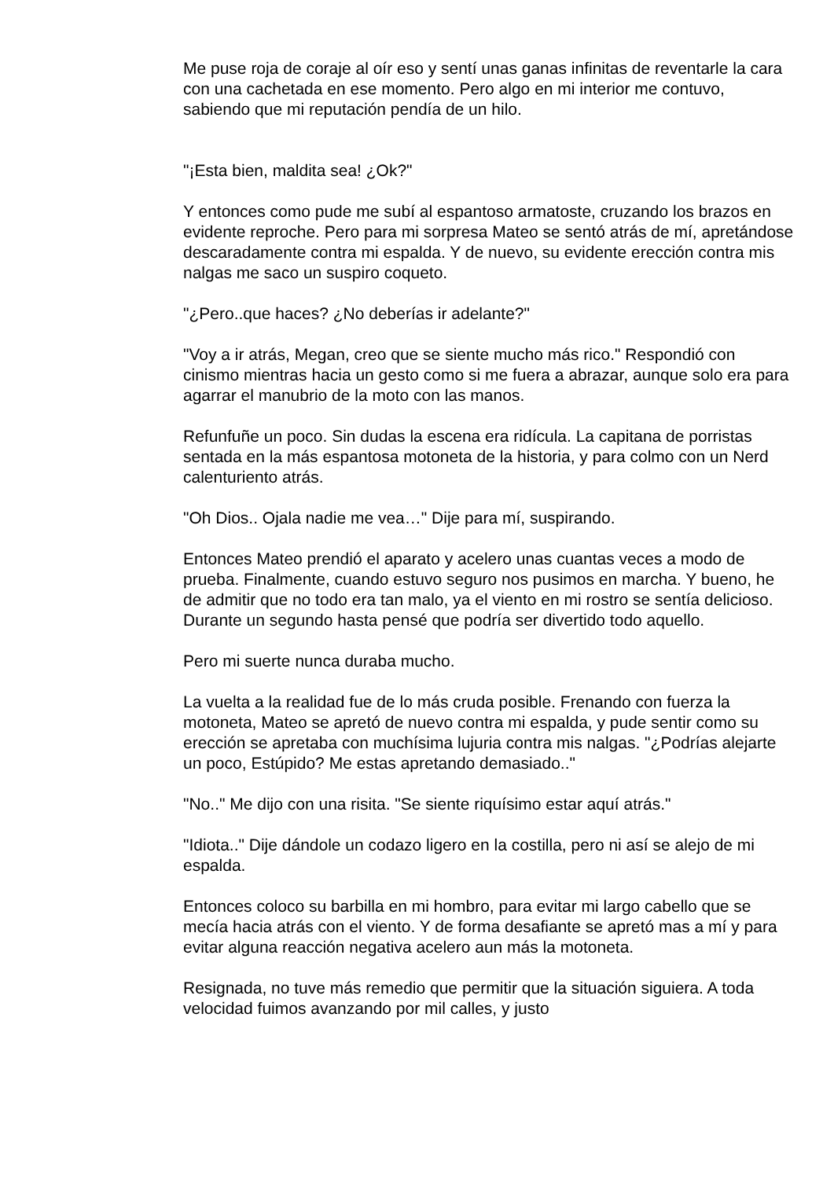Me puse roja de coraje al oír eso y sentí unas ganas infinitas de reventarle la cara con una cachetada en ese momento. Pero algo en mi interior me contuvo, sabiendo que mi reputación pendía de un hilo.
"¡Esta bien, maldita sea! ¿Ok?"
Y entonces como pude me subí al espantoso armatoste, cruzando los brazos en evidente reproche. Pero para mi sorpresa Mateo se sentó atrás de mí, apretándose descaradamente contra mi espalda. Y de nuevo, su evidente erección contra mis nalgas me saco un suspiro coqueto.
"¿Pero..que haces? ¿No deberías ir adelante?"
"Voy a ir atrás, Megan, creo que se siente mucho más rico." Respondió con cinismo mientras hacia un gesto como si me fuera a abrazar, aunque solo era para agarrar el manubrio de la moto con las manos.
Refunfuñe un poco. Sin dudas la escena era ridícula. La capitana de porristas sentada en la más espantosa motoneta de la historia, y para colmo con un Nerd calenturiento atrás.
"Oh Dios.. Ojala nadie me vea…" Dije para mí, suspirando.
Entonces Mateo prendió el aparato y acelero unas cuantas veces a modo de prueba. Finalmente, cuando estuvo seguro nos pusimos en marcha. Y bueno, he de admitir que no todo era tan malo, ya el viento en mi rostro se sentía delicioso. Durante un segundo hasta pensé que podría ser divertido todo aquello.
Pero mi suerte nunca duraba mucho.
La vuelta a la realidad fue de lo más cruda posible. Frenando con fuerza la motoneta, Mateo se apretó de nuevo contra mi espalda, y pude sentir como su erección se apretaba con muchísima lujuria contra mis nalgas. "¿Podrías alejarte un poco, Estúpido? Me estas apretando demasiado.."
"No.." Me dijo con una risita. "Se siente riquísimo estar aquí atrás."
"Idiota.." Dije dándole un codazo ligero en la costilla, pero ni así se alejo de mi espalda.
Entonces coloco su barbilla en mi hombro, para evitar mi largo cabello que se mecía hacia atrás con el viento. Y de forma desafiante se apretó mas a mí y para evitar alguna reacción negativa acelero aun más la motoneta.
Resignada, no tuve más remedio que permitir que la situación siguiera. A toda velocidad fuimos avanzando por mil calles, y justo